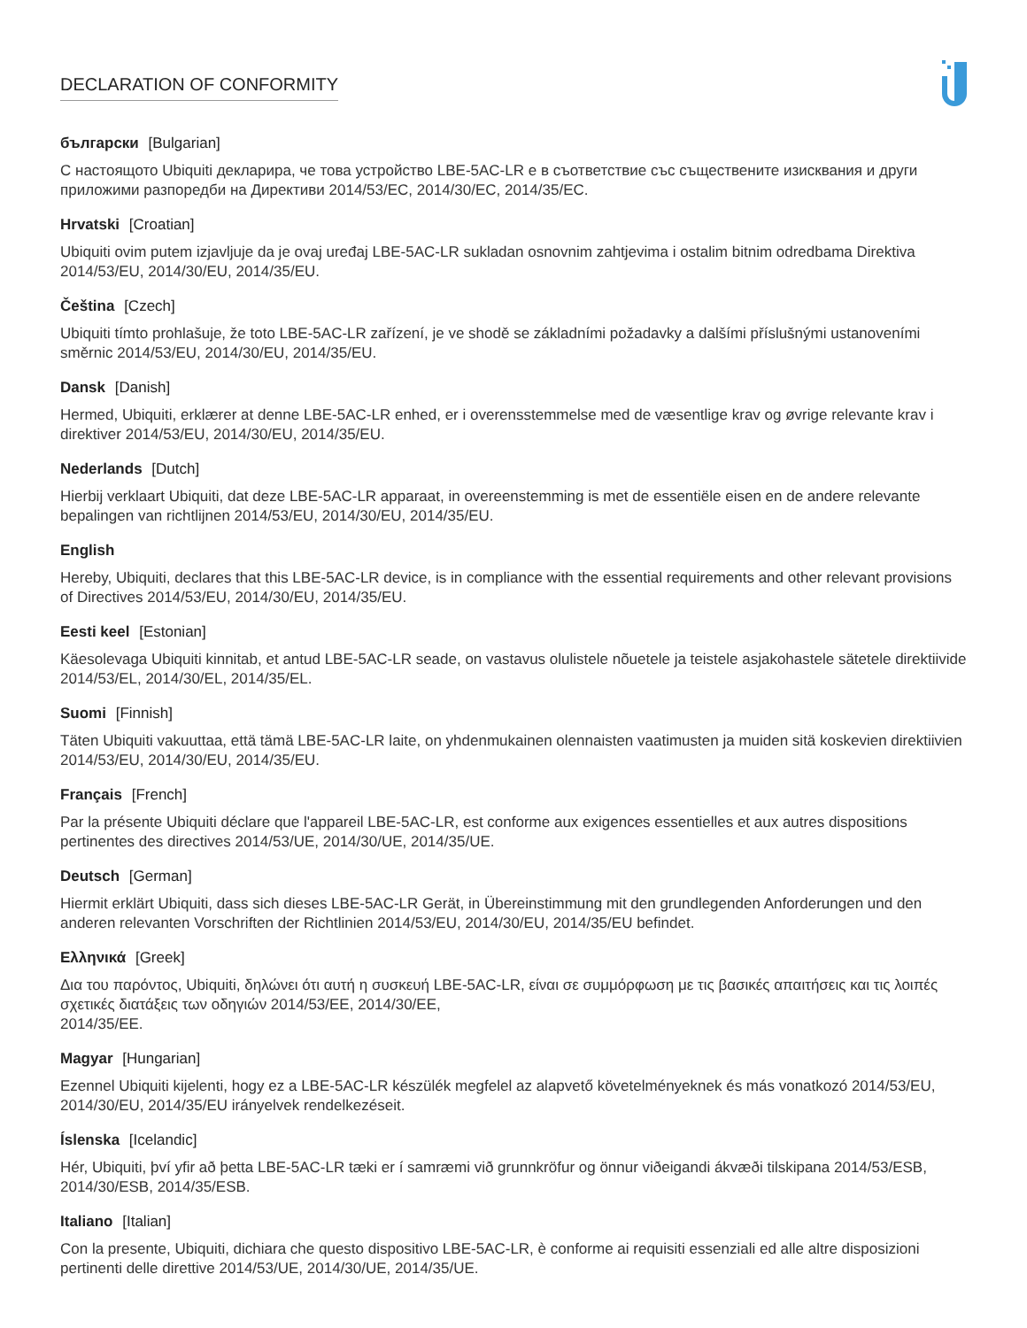DECLARATION OF CONFORMITY
български [Bulgarian]
С настоящото Ubiquiti декларира, че това устройство LBE-5AC-LR е в съответствие със съществените изисквания и други приложими разпоредби на Директиви 2014/53/EC, 2014/30/ЕС, 2014/35/ЕС.
Hrvatski [Croatian]
Ubiquiti ovim putem izjavljuje da je ovaj uređaj LBE-5AC-LR sukladan osnovnim zahtjevima i ostalim bitnim odredbama Direktiva 2014/53/EU, 2014/30/EU, 2014/35/EU.
Čeština [Czech]
Ubiquiti tímto prohlašuje, že toto LBE-5AC-LR zařízení, je ve shodě se základními požadavky a dalšími příslušnými ustanoveními směrnic 2014/53/EU, 2014/30/EU, 2014/35/EU.
Dansk [Danish]
Hermed, Ubiquiti, erklærer at denne LBE-5AC-LR enhed, er i overensstemmelse med de væsentlige krav og øvrige relevante krav i direktiver 2014/53/EU, 2014/30/EU, 2014/35/EU.
Nederlands [Dutch]
Hierbij verklaart Ubiquiti, dat deze LBE-5AC-LR apparaat, in overeenstemming is met de essentiële eisen en de andere relevante bepalingen van richtlijnen 2014/53/EU, 2014/30/EU, 2014/35/EU.
English
Hereby, Ubiquiti, declares that this LBE-5AC-LR device, is in compliance with the essential requirements and other relevant provisions of Directives 2014/53/EU, 2014/30/EU, 2014/35/EU.
Eesti keel [Estonian]
Käesolevaga Ubiquiti kinnitab, et antud LBE-5AC-LR seade, on vastavus olulistele nõuetele ja teistele asjakohastele sätetele direktiivide 2014/53/EL, 2014/30/EL, 2014/35/EL.
Suomi [Finnish]
Täten Ubiquiti vakuuttaa, että tämä LBE-5AC-LR laite, on yhdenmukainen olennaisten vaatimusten ja muiden sitä koskevien direktiivien 2014/53/EU, 2014/30/EU, 2014/35/EU.
Français [French]
Par la présente Ubiquiti déclare que l'appareil LBE-5AC-LR, est conforme aux exigences essentielles et aux autres dispositions pertinentes des directives 2014/53/UE, 2014/30/UE, 2014/35/UE.
Deutsch [German]
Hiermit erklärt Ubiquiti, dass sich dieses LBE-5AC-LR Gerät, in Übereinstimmung mit den grundlegenden Anforderungen und den anderen relevanten Vorschriften der Richtlinien 2014/53/EU, 2014/30/EU, 2014/35/EU befindet.
Ελληνικά [Greek]
Δια του παρόντος, Ubiquiti, δηλώνει ότι αυτή η συσκευή LBE-5AC-LR, είναι σε συμμόρφωση με τις βασικές απαιτήσεις και τις λοιπές σχετικές διατάξεις των οδηγιών 2014/53/EE, 2014/30/EE,
2014/35/EE.
Magyar [Hungarian]
Ezennel Ubiquiti kijelenti, hogy ez a LBE-5AC-LR készülék megfelel az alapvető követelményeknek és más vonatkozó 2014/53/EU, 2014/30/EU, 2014/35/EU irányelvek rendelkezéseit.
Íslenska [Icelandic]
Hér, Ubiquiti, því yfir að þetta LBE-5AC-LR tæki er í samræmi við grunnkröfur og önnur viðeigandi ákvæði tilskipana 2014/53/ESB, 2014/30/ESB, 2014/35/ESB.
Italiano [Italian]
Con la presente, Ubiquiti, dichiara che questo dispositivo LBE-5AC-LR, è conforme ai requisiti essenziali ed alle altre disposizioni pertinenti delle direttive 2014/53/UE, 2014/30/UE, 2014/35/UE.